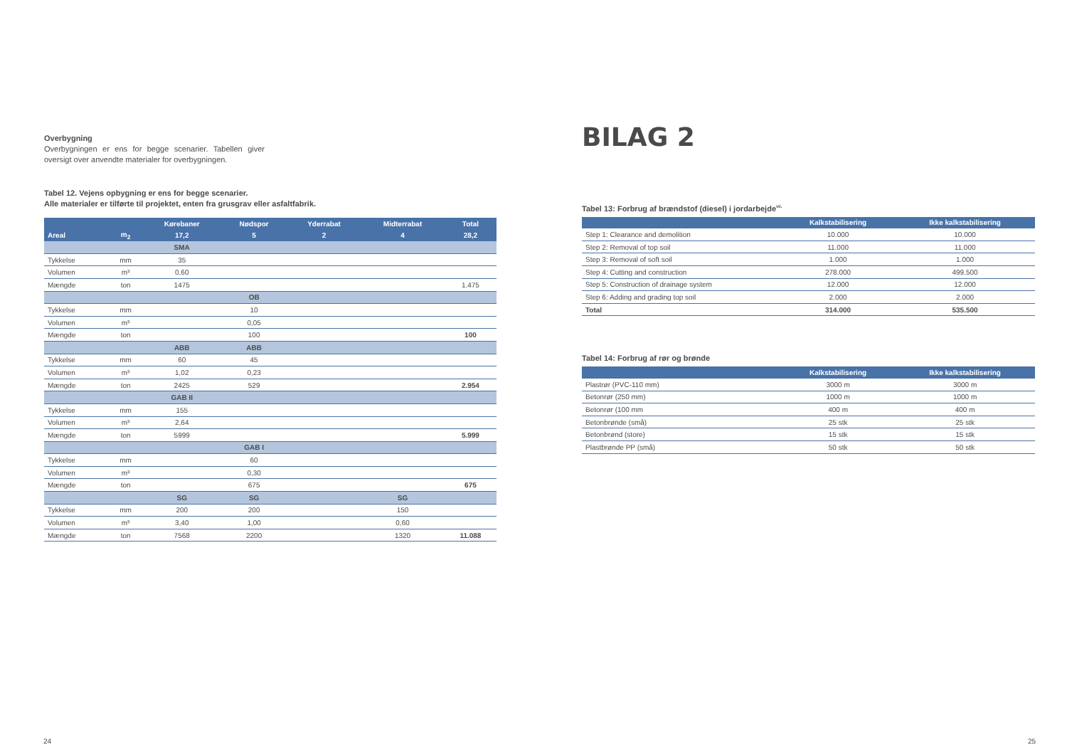Overbygning
Overbygningen er ens for begge scenarier. Tabellen giver oversigt over anvendte materialer for overbygningen.
Tabel 12. Vejens opbygning er ens for begge scenarier.
Alle materialer er tilførte til projektet, enten fra grusgrav eller asfaltfabrik.
| | | Kørebaner | Nødspor | Yderrabat | Midterrabat | Total |
| --- | --- | --- | --- | --- | --- | --- |
| Areal | m<sub>2</sub> | 17,2 | 5 | 2 | 4 | 28,2 |
| | | SMA | | | | |
| Tykkelse | mm | 35 | | | | |
| Volumen | m³ | 0,60 | | | | |
| Mængde | ton | 1475 | | | | 1.475 |
| | | | OB | | | |
| Tykkelse | mm | | 10 | | | |
| Volumen | m³ | | 0,05 | | | |
| Mængde | ton | | 100 | | | 100 |
| | | ABB | ABB | | | |
| Tykkelse | mm | 60 | 45 | | | |
| Volumen | m³ | 1,02 | 0,23 | | | |
| Mængde | ton | 2425 | 529 | | | 2.954 |
| | | GAB II | | | | |
| Tykkelse | mm | 155 | | | | |
| Volumen | m³ | 2,64 | | | | |
| Mængde | ton | 5999 | | | | 5.999 |
| | | | GAB I | | | |
| Tykkelse | mm | | 60 | | | |
| Volumen | m³ | | 0,30 | | | |
| Mængde | ton | | 675 | | | 675 |
| | | SG | SG | | SG | |
| Tykkelse | mm | 200 | 200 | | 150 | |
| Volumen | m³ | 3,40 | 1,00 | | 0,60 | |
| Mængde | ton | 7568 | 2200 | | 1320 | 11.088 |
24
BILAG 2
Tabel 13: Forbrug af brændstof (diesel) i jordarbejde<sup>vii.</sup>
| | Kalkstabilisering | Ikke kalkstabilisering |
| --- | --- | --- |
| Step 1: Clearance and demolition | 10.000 | 10.000 |
| Step 2: Removal of top soil | 11.000 | 11.000 |
| Step 3: Removal of soft soil | 1.000 | 1.000 |
| Step 4: Cutting and construction | 278.000 | 499.500 |
| Step 5: Construction of drainage system | 12.000 | 12.000 |
| Step 6: Adding and grading top soil | 2.000 | 2.000 |
| Total | 314.000 | 535.500 |
Tabel 14: Forbrug af rør og brønde
| | Kalkstabilisering | Ikke kalkstabilisering |
| --- | --- | --- |
| Plastrør (PVC-110 mm) | 3000 m | 3000 m |
| Betonrør (250 mm) | 1000 m | 1000 m |
| Betonrør (100 mm | 400 m | 400 m |
| Betonbrønde (små) | 25 stk | 25 stk |
| Betonbrønd (store) | 15 stk | 15 stk |
| Plastbrønde PP (små) | 50 stk | 50 stk |
25